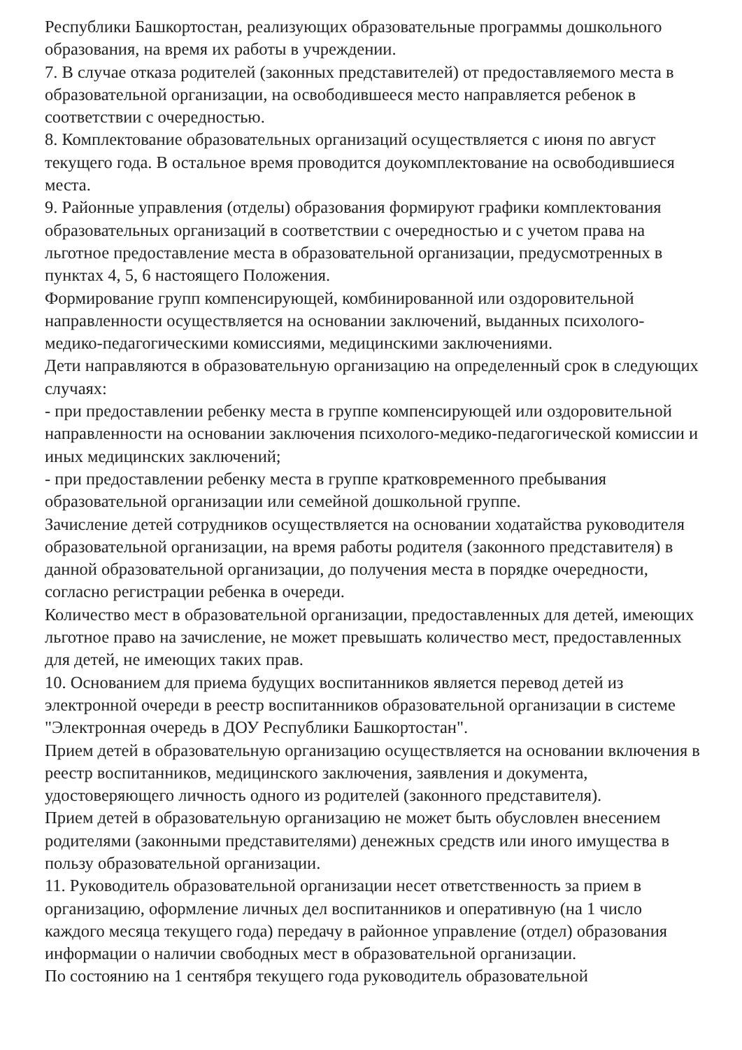Республики Башкортостан, реализующих образовательные программы дошкольного образования, на время их работы в учреждении.
7. В случае отказа родителей (законных представителей) от предоставляемого места в образовательной организации, на освободившееся место направляется ребенок в соответствии с очередностью.
8. Комплектование образовательных организаций осуществляется с июня по август текущего года. В остальное время проводится доукомплектование на освободившиеся места.
9. Районные управления (отделы) образования формируют графики комплектования образовательных организаций в соответствии с очередностью и с учетом права на льготное предоставление места в образовательной организации, предусмотренных в пунктах 4, 5, 6 настоящего Положения.
Формирование групп компенсирующей, комбинированной или оздоровительной направленности осуществляется на основании заключений, выданных психолого-медико-педагогическими комиссиями, медицинскими заключениями.
Дети направляются в образовательную организацию на определенный срок в следующих случаях:
- при предоставлении ребенку места в группе компенсирующей или оздоровительной направленности на основании заключения психолого-медико-педагогической комиссии и иных медицинских заключений;
- при предоставлении ребенку места в группе кратковременного пребывания образовательной организации или семейной дошкольной группе.
Зачисление детей сотрудников осуществляется на основании ходатайства руководителя образовательной организации, на время работы родителя (законного представителя) в данной образовательной организации, до получения места в порядке очередности, согласно регистрации ребенка в очереди.
Количество мест в образовательной организации, предоставленных для детей, имеющих льготное право на зачисление, не может превышать количество мест, предоставленных для детей, не имеющих таких прав.
10. Основанием для приема будущих воспитанников является перевод детей из электронной очереди в реестр воспитанников образовательной организации в системе "Электронная очередь в ДОУ Республики Башкортостан".
Прием детей в образовательную организацию осуществляется на основании включения в реестр воспитанников, медицинского заключения, заявления и документа, удостоверяющего личность одного из родителей (законного представителя).
Прием детей в образовательную организацию не может быть обусловлен внесением родителями (законными представителями) денежных средств или иного имущества в пользу образовательной организации.
11. Руководитель образовательной организации несет ответственность за прием в организацию, оформление личных дел воспитанников и оперативную (на 1 число каждого месяца текущего года) передачу в районное управление (отдел) образования информации о наличии свободных мест в образовательной организации.
По состоянию на 1 сентября текущего года руководитель образовательной